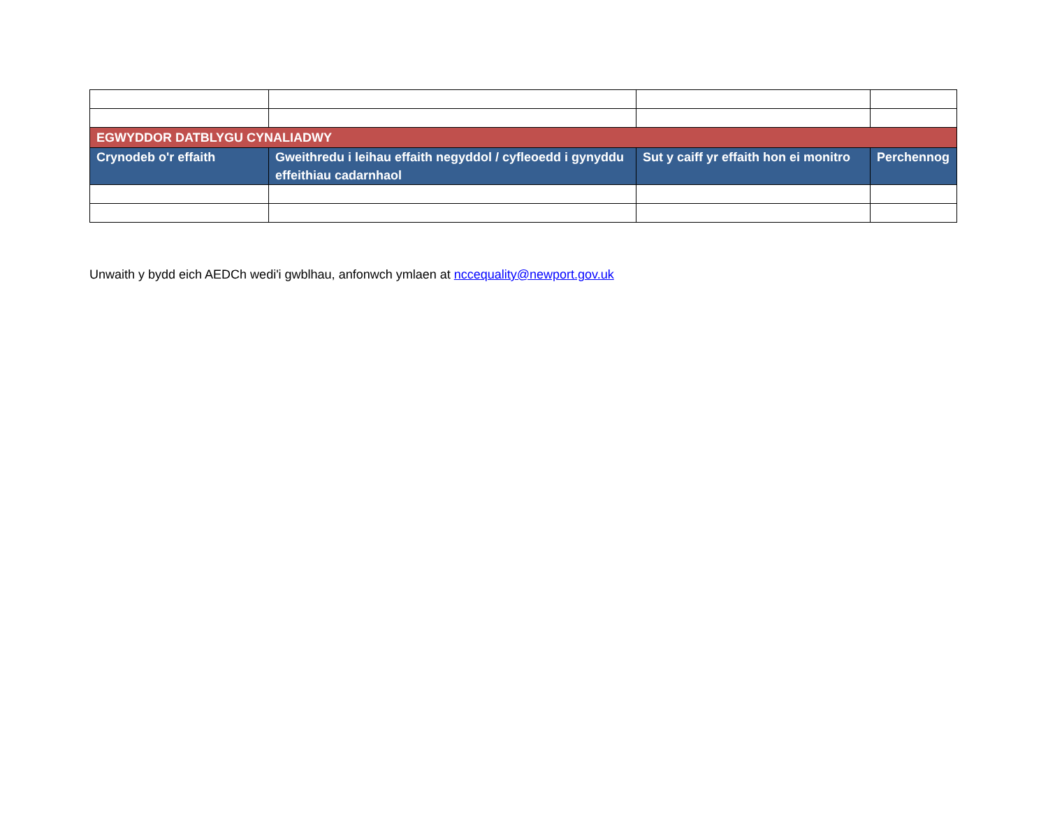| EGWYDDOR DATBLYGU CYNALIADWY | | | |
| --- | --- | --- | --- |
| Crynodeb o'r effaith | Gweithredu i leihau effaith negyddol / cyfleoedd i gynyddu effeithiau cadarnhaol | Sut y caiff yr effaith hon ei monitro | Perchennog |
Unwaith y bydd eich AEDCh wedi'i gwblhau, anfonwch ymlaen at nccequality@newport.gov.uk